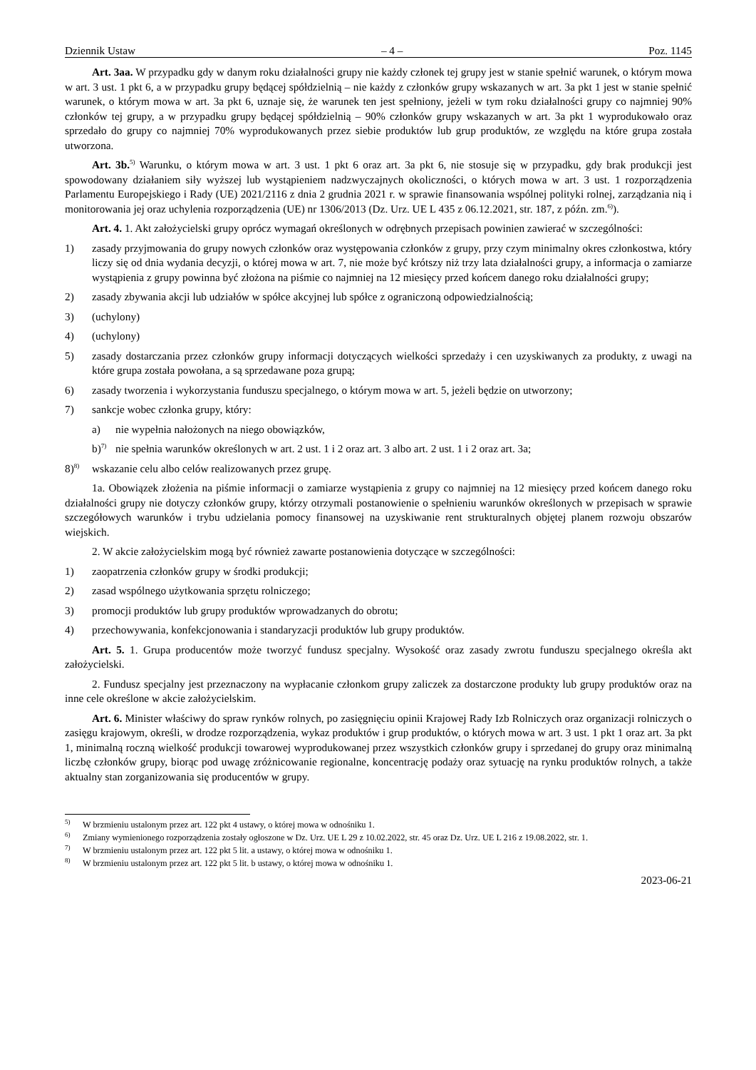Dziennik Ustaw – 4 – Poz. 1145
Art. 3aa. W przypadku gdy w danym roku działalności grupy nie każdy członek tej grupy jest w stanie spełnić warunek, o którym mowa w art. 3 ust. 1 pkt 6, a w przypadku grupy będącej spółdzielnią – nie każdy z członków grupy wskazanych w art. 3a pkt 1 jest w stanie spełnić warunek, o którym mowa w art. 3a pkt 6, uznaje się, że warunek ten jest spełniony, jeżeli w tym roku działalności grupy co najmniej 90% członków tej grupy, a w przypadku grupy będącej spółdzielnią – 90% członków grupy wskazanych w art. 3a pkt 1 wyprodukowało oraz sprzedało do grupy co najmniej 70% wyprodukowanych przez siebie produktów lub grup produktów, ze względu na które grupa została utworzona.
Art. 3b.<sup>5)</sup> Warunku, o którym mowa w art. 3 ust. 1 pkt 6 oraz art. 3a pkt 6, nie stosuje się w przypadku, gdy brak produkcji jest spowodowany działaniem siły wyższej lub wystąpieniem nadzwyczajnych okoliczności, o których mowa w art. 3 ust. 1 rozporządzenia Parlamentu Europejskiego i Rady (UE) 2021/2116 z dnia 2 grudnia 2021 r. w sprawie finansowania wspólnej polityki rolnej, zarządzania nią i monitorowania jej oraz uchylenia rozporządzenia (UE) nr 1306/2013 (Dz. Urz. UE L 435 z 06.12.2021, str. 187, z późn. zm.<sup>6)</sup>).
Art. 4. 1. Akt założycielski grupy oprócz wymagań określonych w odrębnych przepisach powinien zawierać w szczególności:
1) zasady przyjmowania do grupy nowych członków oraz występowania członków z grupy, przy czym minimalny okres członkostwa, który liczy się od dnia wydania decyzji, o której mowa w art. 7, nie może być krótszy niż trzy lata działalności grupy, a informacja o zamiarze wystąpienia z grupy powinna być złożona na piśmie co najmniej na 12 miesięcy przed końcem danego roku działalności grupy;
2) zasady zbywania akcji lub udziałów w spółce akcyjnej lub spółce z ograniczoną odpowiedzialnością;
3) (uchylony)
4) (uchylony)
5) zasady dostarczania przez członków grupy informacji dotyczących wielkości sprzedaży i cen uzyskiwanych za produkty, z uwagi na które grupa została powołana, a są sprzedawane poza grupą;
6) zasady tworzenia i wykorzystania funduszu specjalnego, o którym mowa w art. 5, jeżeli będzie on utworzony;
7) sankcje wobec członka grupy, który:
a) nie wypełnia nałożonych na niego obowiązków,
b)<sup>7)</sup> nie spełnia warunków określonych w art. 2 ust. 1 i 2 oraz art. 3 albo art. 2 ust. 1 i 2 oraz art. 3a;
8)<sup>8)</sup> wskazanie celu albo celów realizowanych przez grupę.
1a. Obowiązek złożenia na piśmie informacji o zamiarze wystąpienia z grupy co najmniej na 12 miesięcy przed końcem danego roku działalności grupy nie dotyczy członków grupy, którzy otrzymali postanowienie o spełnieniu warunków określonych w przepisach w sprawie szczegółowych warunków i trybu udzielania pomocy finansowej na uzyskiwanie rent strukturalnych objętej planem rozwoju obszarów wiejskich.
2. W akcie założycielskim mogą być również zawarte postanowienia dotyczące w szczególności:
1) zaopatrzenia członków grupy w środki produkcji;
2) zasad wspólnego użytkowania sprzętu rolniczego;
3) promocji produktów lub grupy produktów wprowadzanych do obrotu;
4) przechowywania, konfekcjonowania i standaryzacji produktów lub grupy produktów.
Art. 5. 1. Grupa producentów może tworzyć fundusz specjalny. Wysokość oraz zasady zwrotu funduszu specjalnego określa akt założycielski.
2. Fundusz specjalny jest przeznaczony na wypłacanie członkom grupy zaliczek za dostarczone produkty lub grupy produktów oraz na inne cele określone w akcie założycielskim.
Art. 6. Minister właściwy do spraw rynków rolnych, po zasięgnięciu opinii Krajowej Rady Izb Rolniczych oraz organizacji rolniczych o zasięgu krajowym, określi, w drodze rozporządzenia, wykaz produktów i grup produktów, o których mowa w art. 3 ust. 1 pkt 1 oraz art. 3a pkt 1, minimalną roczną wielkość produkcji towarowej wyprodukowanej przez wszystkich członków grupy i sprzedanej do grupy oraz minimalną liczbę członków grupy, biorąc pod uwagę zróżnicowanie regionalne, koncentrację podaży oraz sytuację na rynku produktów rolnych, a także aktualny stan zorganizowania się producentów w grupy.
<sup>5)</sup> W brzmieniu ustalonym przez art. 122 pkt 4 ustawy, o której mowa w odnośniku 1.
<sup>6)</sup> Zmiany wymienionego rozporządzenia zostały ogłoszone w Dz. Urz. UE L 29 z 10.02.2022, str. 45 oraz Dz. Urz. UE L 216 z 19.08.2022, str. 1.
<sup>7)</sup> W brzmieniu ustalonym przez art. 122 pkt 5 lit. a ustawy, o której mowa w odnośniku 1.
<sup>8)</sup> W brzmieniu ustalonym przez art. 122 pkt 5 lit. b ustawy, o której mowa w odnośniku 1.
2023-06-21